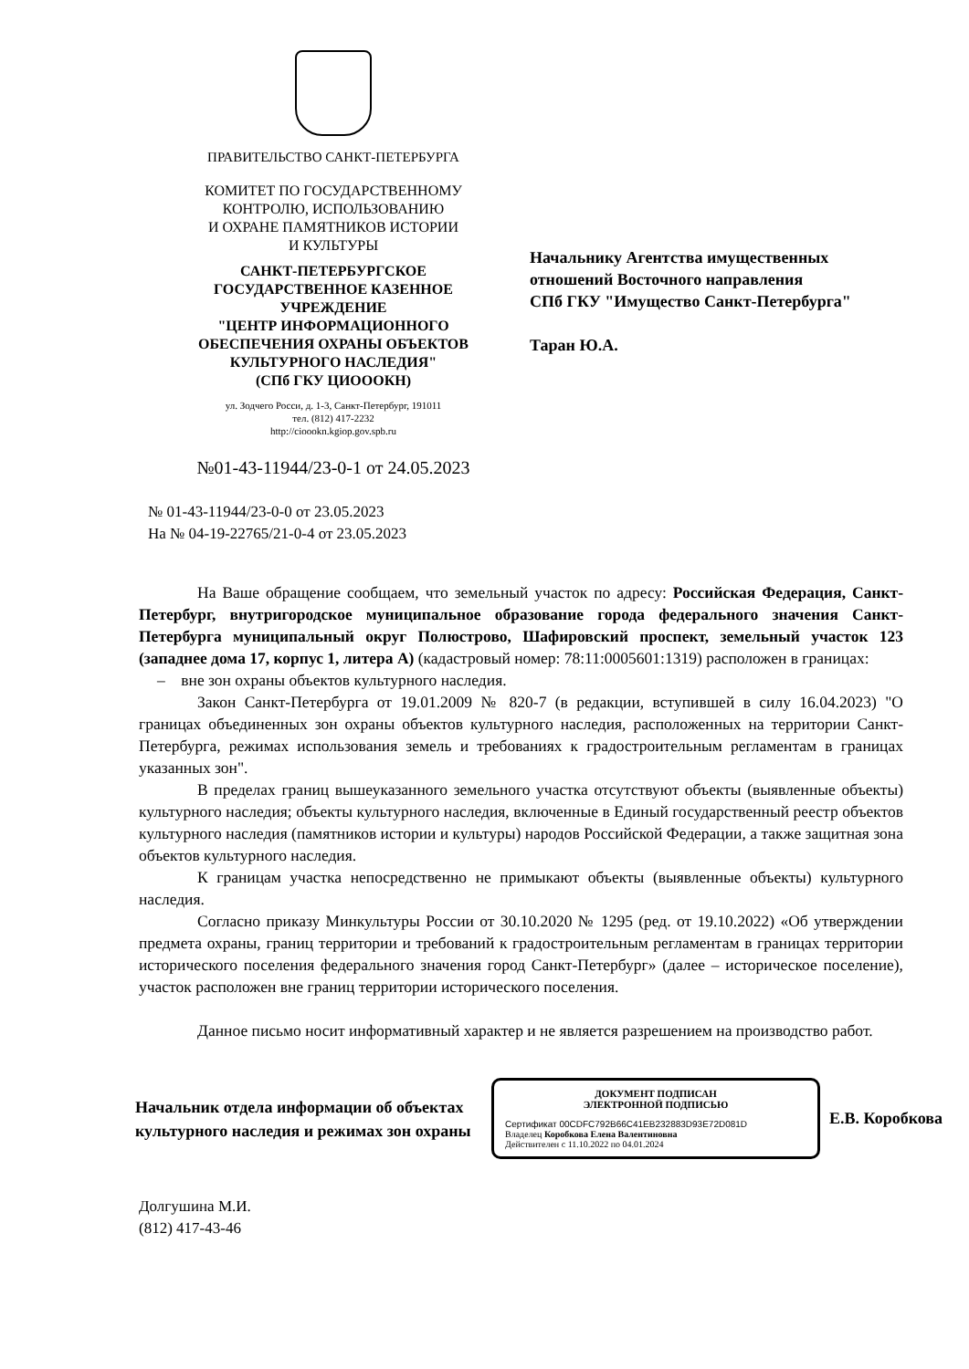ПРАВИТЕЛЬСТВО САНКТ-ПЕТЕРБУРГА
КОМИТЕТ ПО ГОСУДАРСТВЕННОМУ
КОНТРОЛЮ, ИСПОЛЬЗОВАНИЮ
И ОХРАНЕ ПАМЯТНИКОВ ИСТОРИИ
И КУЛЬТУРЫ
САНКТ-ПЕТЕРБУРГСКОЕ
ГОСУДАРСТВЕННОЕ КАЗЕННОЕ
УЧРЕЖДЕНИЕ
"ЦЕНТР ИНФОРМАЦИОННОГО
ОБЕСПЕЧЕНИЯ ОХРАНЫ ОБЪЕКТОВ
КУЛЬТУРНОГО НАСЛЕДИЯ"
(СПб ГКУ ЦИОООКН)
ул. Зодчего Росси, д. 1-3, Санкт-Петербург, 191011
тел. (812) 417-2232
http://cioookn.kgiop.gov.spb.ru
№01-43-11944/23-0-1 от 24.05.2023
Начальнику Агентства имущественных
отношений Восточного направления
СПб ГКУ "Имущество Санкт-Петербурга"
Таран Ю.А.
№ 01-43-11944/23-0-0 от 23.05.2023
На № 04-19-22765/21-0-4 от 23.05.2023
На Ваше обращение сообщаем, что земельный участок по адресу: Российская Федерация, Санкт-Петербург, внутригородское муниципальное образование города федерального значения Санкт-Петербурга муниципальный округ Полюстрово, Шафировский проспект, земельный участок 123 (западнее дома 17, корпус 1, литера А) (кадастровый номер: 78:11:0005601:1319) расположен в границах:
– вне зон охраны объектов культурного наследия.
Закон Санкт-Петербурга от 19.01.2009 № 820-7 (в редакции, вступившей в силу 16.04.2023) "О границах объединенных зон охраны объектов культурного наследия, расположенных на территории Санкт-Петербурга, режимах использования земель и требованиях к градостроительным регламентам в границах указанных зон".
В пределах границ вышеуказанного земельного участка отсутствуют объекты (выявленные объекты) культурного наследия; объекты культурного наследия, включенные в Единый государственный реестр объектов культурного наследия (памятников истории и культуры) народов Российской Федерации, а также защитная зона объектов культурного наследия.
К границам участка непосредственно не примыкают объекты (выявленные объекты) культурного наследия.
Согласно приказу Минкультуры России от 30.10.2020 № 1295 (ред. от 19.10.2022) «Об утверждении предмета охраны, границ территории и требований к градостроительным регламентам в границах территории исторического поселения федерального значения город Санкт-Петербург» (далее – историческое поселение), участок расположен вне границ территории исторического поселения.
Данное письмо носит информативный характер и не является разрешением на производство работ.
Начальник отдела информации об объектах культурного наследия и режимах зон охраны
ДОКУМЕНТ ПОДПИСАН
ЭЛЕКТРОННОЙ ПОДПИСЬЮ
Сертификат 00CDFC792B66C41EB232883D93E72D081D
Владелец Коробкова Елена Валентиновна
Действителен с 11.10.2022 по 04.01.2024
Е.В. Коробкова
Долгушина М.И.
(812) 417-43-46